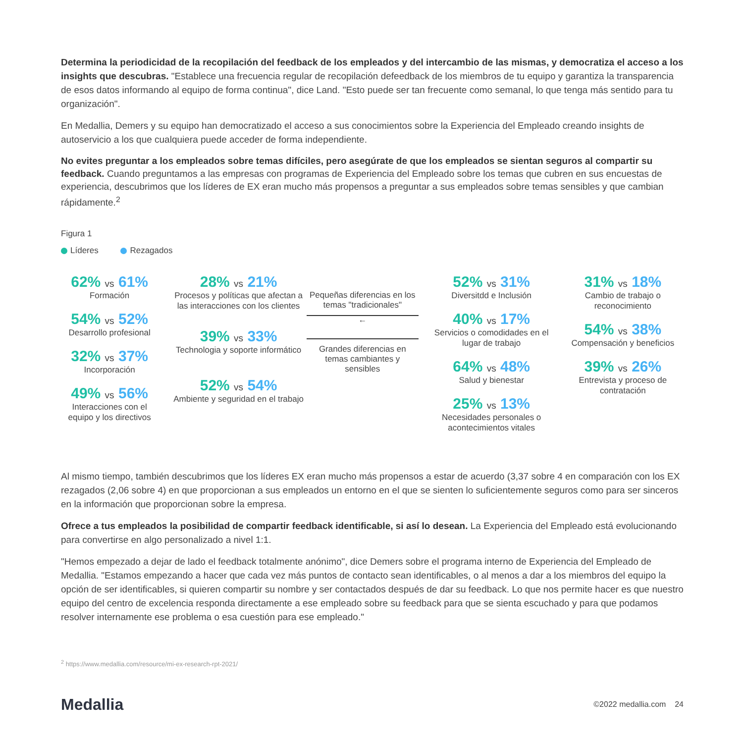Determina la periodicidad de la recopilación del feedback de los empleados y del intercambio de las mismas, y democratiza el acceso a los insights que descubras. "Establece una frecuencia regular de recopilación defeedback de los miembros de tu equipo y garantiza la transparencia de esos datos informando al equipo de forma continua", dice Land. "Esto puede ser tan frecuente como semanal, lo que tenga más sentido para tu organización".
En Medallia, Demers y su equipo han democratizado el acceso a sus conocimientos sobre la Experiencia del Empleado creando insights de autoservicio a los que cualquiera puede acceder de forma independiente.
No evites preguntar a los empleados sobre temas difíciles, pero asegúrate de que los empleados se sientan seguros al compartir su feedback. Cuando preguntamos a las empresas con programas de Experiencia del Empleado sobre los temas que cubren en sus encuestas de experiencia, descubrimos que los líderes de EX eran mucho más propensos a preguntar a sus empleados sobre temas sensibles y que cambian rápidamente.<sup>2</sup>
Figura 1
Líderes Rezagados
62% vs 61%
Formación
54% vs 52%
Desarrollo profesional
32% vs 37%
Incorporación
49% vs 56%
Interacciones con el equipo y los directivos
28% vs 21%
Procesos y políticas que afectan a las interacciones con los clientes
39% vs 33%
Technologia y soporte informático
52% vs 54%
Ambiente y seguridad en el trabajo
Pequeñas diferencias en los temas "tradicionales"
←
Grandes diferencias en temas cambiantes y sensibles
52% vs 31%
Diversitdd e Inclusión
40% vs 17%
Servicios o comodidades en el lugar de trabajo
64% vs 48%
Salud y bienestar
25% vs 13%
Necesidades personales o acontecimientos vitales
31% vs 18%
Cambio de trabajo o reconocimiento
54% vs 38%
Compensación y beneficios
39% vs 26%
Entrevista y proceso de contratación
Al mismo tiempo, también descubrimos que los líderes EX eran mucho más propensos a estar de acuerdo (3,37 sobre 4 en comparación con los EX rezagados (2,06 sobre 4) en que proporcionan a sus empleados un entorno en el que se sienten lo suficientemente seguros como para ser sinceros en la información que proporcionan sobre la empresa.
Ofrece a tus empleados la posibilidad de compartir feedback identificable, si así lo desean. La Experiencia del Empleado está evolucionando para convertirse en algo personalizado a nivel 1:1.
"Hemos empezado a dejar de lado el feedback totalmente anónimo", dice Demers sobre el programa interno de Experiencia del Empleado de Medallia. "Estamos empezando a hacer que cada vez más puntos de contacto sean identificables, o al menos a dar a los miembros del equipo la opción de ser identificables, si quieren compartir su nombre y ser contactados después de dar su feedback. Lo que nos permite hacer es que nuestro equipo del centro de excelencia responda directamente a ese empleado sobre su feedback para que se sienta escuchado y para que podamos resolver internamente ese problema o esa cuestión para ese empleado."
<sup>2</sup> https://www.medallia.com/resource/mi-ex-research-rpt-2021/
Medallia
©2022 medallia.com 24